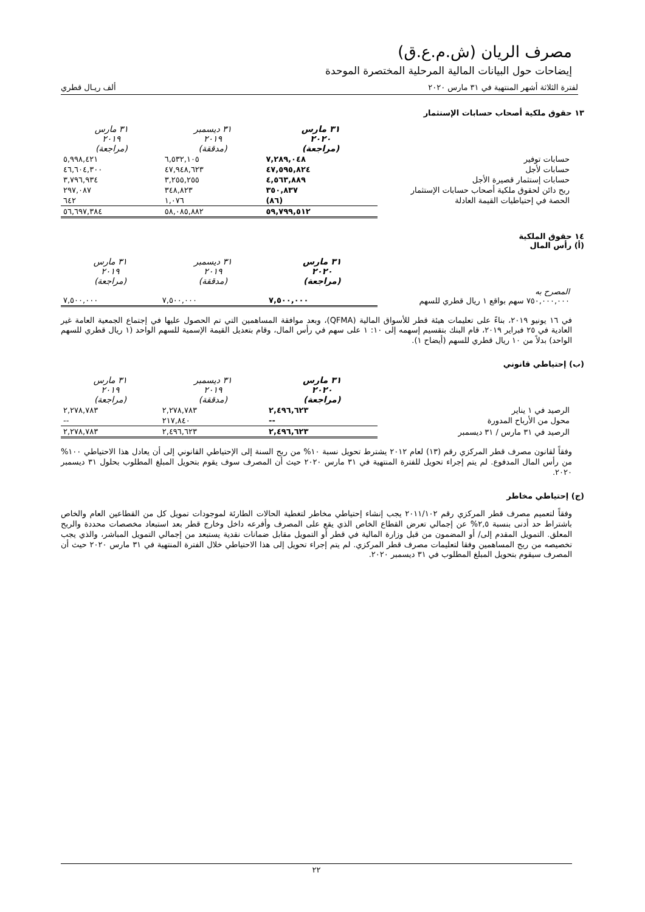مصرف الريان (ش.م.ع.ق)
إيضاحات حول البيانات المالية المرحلية المختصرة الموحدة
لفترة الثلاثة أشهر المنتهية في ٣١ مارس ٢٠٢٠ ألف ريـال قطري
١٣ حقوق ملكية أصحاب حسابات الإستثمار
| | ٣١ مارس ٢٠٢٠ (مراجعة) | ٣١ ديسمبر ٢٠١٩ (مدققة) | ٣١ مارس ٢٠١٩ (مراجعة) |
| حسابات توفير | ٧,٢٨٩,٠٤٨ | ٦,٥٣٢,١٠٥ | ٥,٩٩٨,٤٢١ |
| حسابات لأجل | ٤٧,٥٩٥,٨٢٤ | ٤٧,٩٤٨,٦٢٣ | ٤٦,٦٠٤,٣٠٠ |
| حسابات إستثمار قصيرة الأجل | ٤,٥٦٣,٨٨٩ | ٣,٢٥٥,٢٥٥ | ٣,٧٩٦,٩٣٤ |
| ربح دائن لحقوق ملكية أصحاب حسابات الإستثمار | ٣٥٠,٨٣٧ | ٣٤٨,٨٢٣ | ٢٩٧,٠٨٧ |
| الحصة في إحتياطيات القيمة العادلة | (٨٦) | ١,٠٧٦ | ٦٤٢ |
| | ٥٩,٧٩٩,٥١٢ | ٥٨,٠٨٥,٨٨٢ | ٥٦,٦٩٧,٣٨٤ |
١٤ حقوق الملكية
(أ) رأس المال
| | ٣١ مارس ٢٠٢٠ (مراجعة) | ٣١ ديسمبر ٢٠١٩ (مدققة) | ٣١ مارس ٢٠١٩ (مراجعة) |
| المصرح به ٧٥٠,٠٠٠,٠٠٠ سهم بواقع ١ ريال قطري للسهم | ٧,٥٠٠,٠٠٠ | ٧,٥٠٠,٠٠٠ | ٧,٥٠٠,٠٠٠ |
في ١٦ يونيو ٢٠١٩، بناءً على تعليمات هيئة قطر للأسواق المالية (QFMA)، وبعد موافقة المساهمين التي تم الحصول عليها في إجتماع الجمعية العامة غير العادية في ٢٥ فبراير ٢٠١٩، قام البنك بتقسيم إسهمه إلى ١٠: ١ على سهم في رأس المال، وقام بتعديل القيمة الإسمية للسهم الواحد (١ ريال قطري للسهم الواحد) بدلاً من ١٠ ريال قطري للسهم (أيضاح ١).
(ب) إحتياطي قانوني
| | ٣١ مارس ٢٠٢٠ (مراجعة) | ٣١ ديسمبر ٢٠١٩ (مدققة) | ٣١ مارس ٢٠١٩ (مراجعة) |
| الرصيد في ١ يناير | ٢,٤٩٦,٦٢٣ | ٢,٢٧٨,٧٨٣ | ٢,٢٧٨,٧٨٣ |
| محول من الأرباح المدورة | -- | ٢١٧,٨٤٠ | -- |
| الرصيد في ٣١ مارس / ٣١ ديسمبر | ٢,٤٩٦,٦٢٣ | ٢,٤٩٦,٦٢٣ | ٢,٢٧٨,٧٨٣ |
وفقاً لقانون مصرف قطر المركزي رقم (١٣) لعام ٢٠١٢ يشترط تحويل نسبة ١٠% من ربح السنة إلى الإحتياطي القانوني إلى أن يعادل هذا الاحتياطي ١٠٠% من رأس المال المدفوع. لم يتم إجراء تحويل للفترة المنتهية في ٣١ مارس ٢٠٢٠ حيث أن المصرف سوف يقوم بتحويل المبلغ المطلوب بحلول ٣١ ديسمبر ٢٠٢٠.
(ج) إحتياطي مخاطر
وفقاً لتعميم مصرف قطر المركزي رقم ٢٠١١/١٠٢ يجب إنشاء إحتياطي مخاطر لتغطية الحالات الطارئة لموجودات تمويل كل من القطاعين العام والخاص باشتراط حد أدنى بنسبة ٢,٥% عن إجمالي تعرض القطاع الخاص الذي يقع على المصرف وأفرعه داخل وخارج قطر بعد استبعاد مخصصات محددة والربح المعلق. التمويل المقدم إلى/ أو المضمون من قبل وزارة المالية في قطر أو التمويل مقابل ضمانات نقدية يستبعد من إجمالي التمويل المباشر، والذي يجب تخصيصه من ربح المساهمين وفقا لتعليمات مصرف قطر المركزي. لم يتم إجراء تحويل إلى هذا الاحتياطي خلال الفترة المنتهية في ٣١ مارس ٢٠٢٠ حيث أن المصرف سيقوم بتحويل المبلغ المطلوب في ٣١ ديسمبر ٢٠٢٠.
٢٢